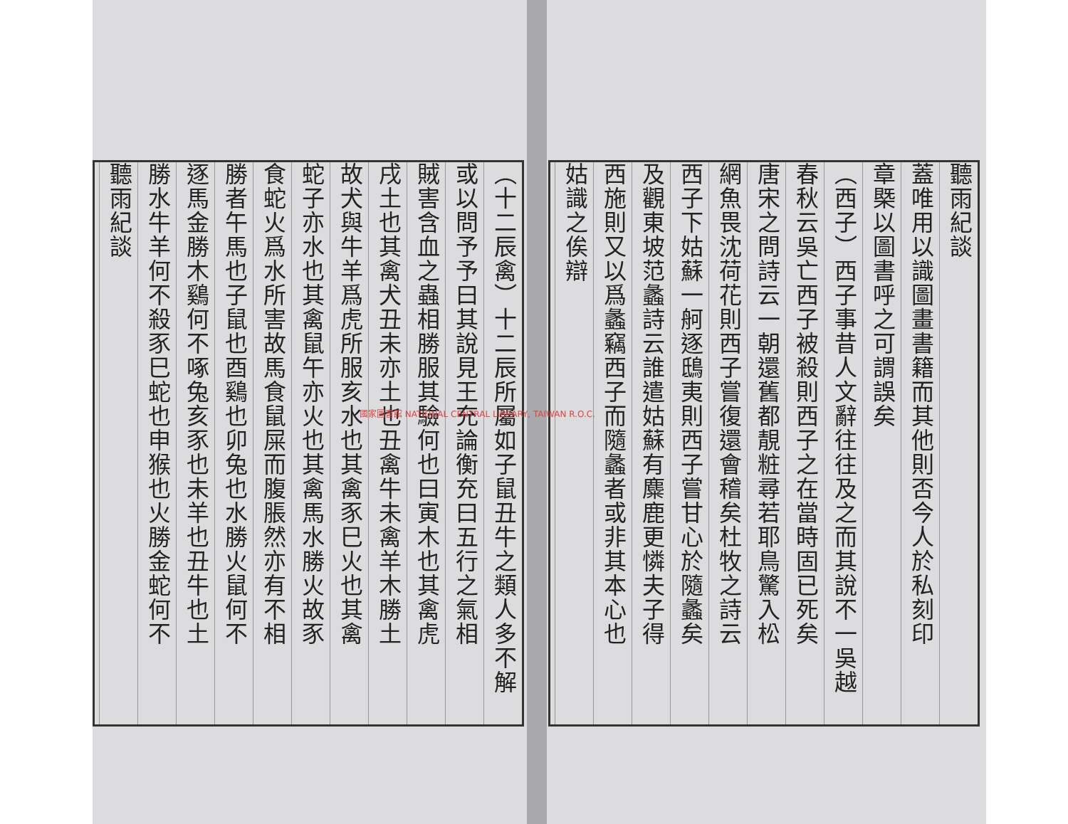聽雨紀談
蓋唯用以識圖畫書籍而其他則否今人於私刻印
章槩以圖書呼之可謂誤矣
（西子）西子事昔人文辭往往及之而其說不一吳越
春秋云吳亡西子被殺則西子之在當時固已死矣
唐宋之問詩云一朝還舊都靚粧尋若耶鳥驚入松
網魚畏沈荷花則西子嘗復還會稽矣杜牧之詩云
西子下姑蘇一舸逐鴟夷則西子嘗甘心於隨蠡矣
及觀東坡范蠡詩云誰遣姑蘇有麋鹿更憐夫子得
西施則又以爲蠡竊西子而隨蠡者或非其本心也
姑識之俟辯
（十二辰禽）十二辰所屬如子鼠丑牛之類人多不解
或以問予予曰其說見王充論衡充曰五行之氣相
賊害含血之蟲相勝服其驗何也曰寅木也其禽虎
戌土也其禽犬丑未亦土也丑禽牛未禽羊木勝土
故犬與牛羊爲虎所服亥水也其禽豕巳火也其禽
蛇子亦水也其禽鼠午亦火也其禽馬水勝火故豕
食蛇火爲水所害故馬食鼠屎而腹脹然亦有不相
勝者午馬也子鼠也酉鷄也卯兔也水勝火鼠何不
逐馬金勝木鷄何不啄兔亥豕也未羊也丑牛也土
勝水牛羊何不殺豕巳蛇也申猴也火勝金蛇何不
聽雨紀談
國家圖書館 NATIONAL CENTRAL LIBRARY, TAIWAN R.O.C.